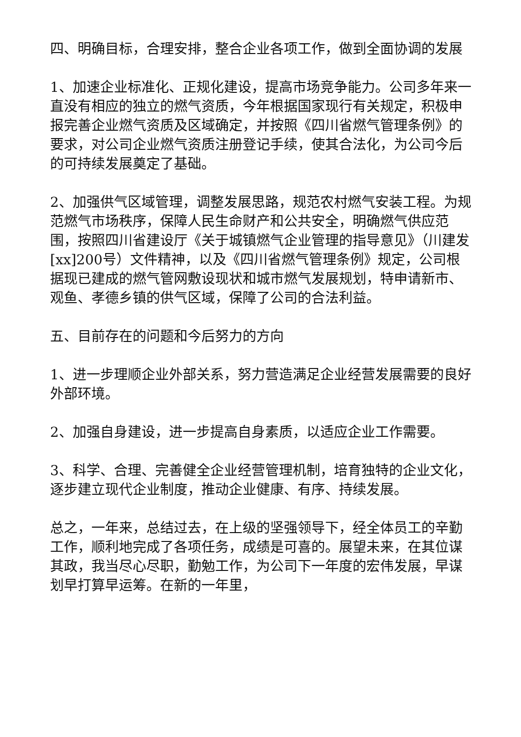四、明确目标，合理安排，整合企业各项工作，做到全面协调的发展
1、加速企业标准化、正规化建设，提高市场竞争能力。公司多年来一直没有相应的独立的燃气资质，今年根据国家现行有关规定，积极申报完善企业燃气资质及区域确定，并按照《四川省燃气管理条例》的要求，对公司企业燃气资质注册登记手续，使其合法化，为公司今后的可持续发展奠定了基础。
2、加强供气区域管理，调整发展思路，规范农村燃气安装工程。为规范燃气市场秩序，保障人民生命财产和公共安全，明确燃气供应范围，按照四川省建设厅《关于城镇燃气企业管理的指导意见》（川建发[xx]200号）文件精神，以及《四川省燃气管理条例》规定，公司根据现已建成的燃气管网敷设现状和城市燃气发展规划，特申请新市、观鱼、孝德乡镇的供气区域，保障了公司的合法利益。
五、目前存在的问题和今后努力的方向
1、进一步理顺企业外部关系，努力营造满足企业经营发展需要的良好外部环境。
2、加强自身建设，进一步提高自身素质，以适应企业工作需要。
3、科学、合理、完善健全企业经营管理机制，培育独特的企业文化，逐步建立现代企业制度，推动企业健康、有序、持续发展。
总之，一年来，总结过去，在上级的坚强领导下，经全体员工的辛勤工作，顺利地完成了各项任务，成绩是可喜的。展望未来，在其位谋其政，我当尽心尽职，勤勉工作，为公司下一年度的宏伟发展，早谋划早打算早运筹。在新的一年里，